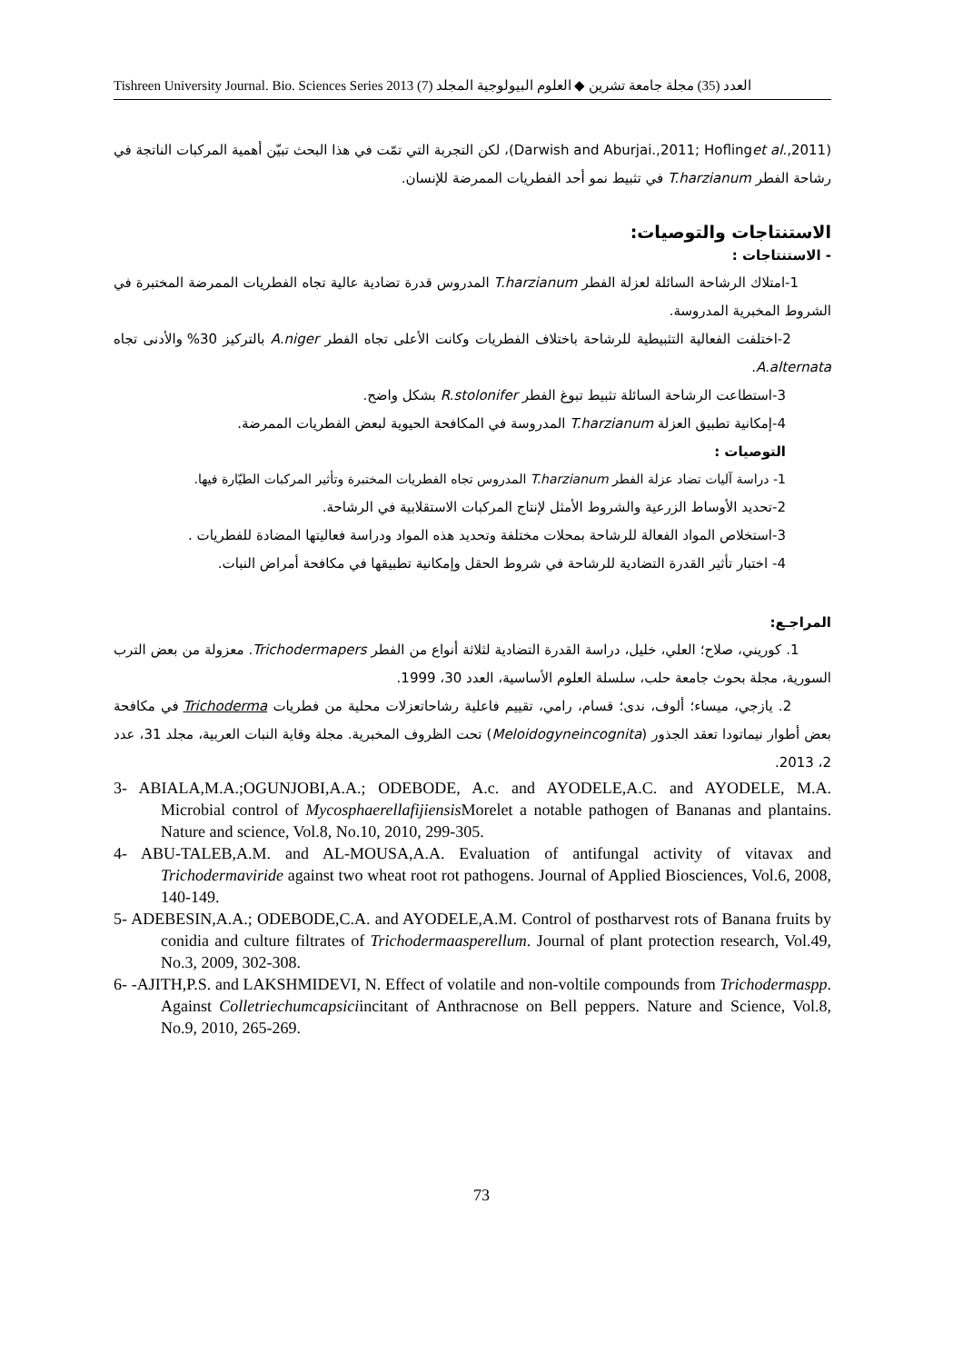Tishreen University Journal. Bio. Sciences Series 2013 (7) العدد (35) مجلة جامعة تشرين ◆ العلوم البيولوجية المجلد
(Darwish and Aburjai.,2011; Hoflinget al.,2011)، لكن التجربة التي تمّت في هذا البحث تبيّن أهمية المركبات الناتجة في رشاحة الفطر T.harzianum في تثبيط نمو أحد الفطريات الممرضة للإنسان.
الاستنتاجات والتوصيات:
- الاستنتاجات :
1-امتلاك الرشاحة السائلة لعزلة الفطر T.harzianum المدروس قدرة تضادية عالية تجاه الفطريات الممرضة المختبرة في الشروط المخبرية المدروسة.
2-اختلفت الفعالية التثبيطية للرشاحة باختلاف الفطريات وكانت الأعلى تجاه الفطر A.niger بالتركيز 30% والأدنى تجاه A.alternata.
3-استطاعت الرشاحة السائلة تثبيط تبوغ الفطر R.stolonifer بشكل واضح.
4-إمكانية تطبيق العزلة T.harzianum المدروسة في المكافحة الحيوية لبعض الفطريات الممرضة.
التوصيات :
1- دراسة آليات تضاد عزلة الفطر T.harzianum المدروس تجاه الفطريات المختبرة وتأثير المركبات الطيّارة فيها.
2-تحديد الأوساط الزرعية والشروط الأمثل لإنتاج المركبات الاستقلابية في الرشاحة.
3-استخلاص المواد الفعالة للرشاحة بمحلات مختلفة وتحديد هذه المواد ودراسة فعاليتها المضادة للفطريات .
4- اختبار تأثير القدرة التضادية للرشاحة في شروط الحقل وإمكانية تطبيقها في مكافحة أمراض النبات.
المراجـع:
1. كوريني، صلاح؛ العلي، خليل، دراسة القدرة التضادية لثلاثة أنواع من الفطر Trichodermapers. معزولة من بعض الترب السورية، مجلة بحوث جامعة حلب، سلسلة العلوم الأساسية، العدد 30، 1999.
2. يازجي، ميساء؛ ألوف، ندى؛ قسام، رامي، تقييم فاعلية رشاحاتعزلات محلية من فطريات Trichoderma في مكافحة بعض أطوار نيماتودا تعقد الجذور (Meloidogyneincognita) تحت الظروف المخبرية. مجلة وقاية النبات العربية، مجلد 31، عدد 2، 2013.
3- ABIALA,M.A.;OGUNJOBI,A.A.; ODEBODE, A.c. and AYODELE,A.C. and AYODELE, M.A. Microbial control of Mycosphaerellafijiensis Morelet a notable pathogen of Bananas and plantains. Nature and science, Vol.8, No.10, 2010, 299-305.
4- ABU-TALEB,A.M. and AL-MOUSA,A.A. Evaluation of antifungal activity of vitavax and Trichodermaviride against two wheat root rot pathogens. Journal of Applied Biosciences, Vol.6, 2008, 140-149.
5- ADEBESIN,A.A.; ODEBODE,C.A. and AYODELE,A.M. Control of postharvest rots of Banana fruits by conidia and culture filtrates of Trichodermaasperellum. Journal of plant protection research, Vol.49, No.3, 2009, 302-308.
6- -AJITH,P.S. and LAKSHMIDEVI, N. Effect of volatile and non-voltile compounds from Trichodermaspp. Against Colletriechumcapsiciincitant of Anthracnose on Bell peppers. Nature and Science, Vol.8, No.9, 2010, 265-269.
73